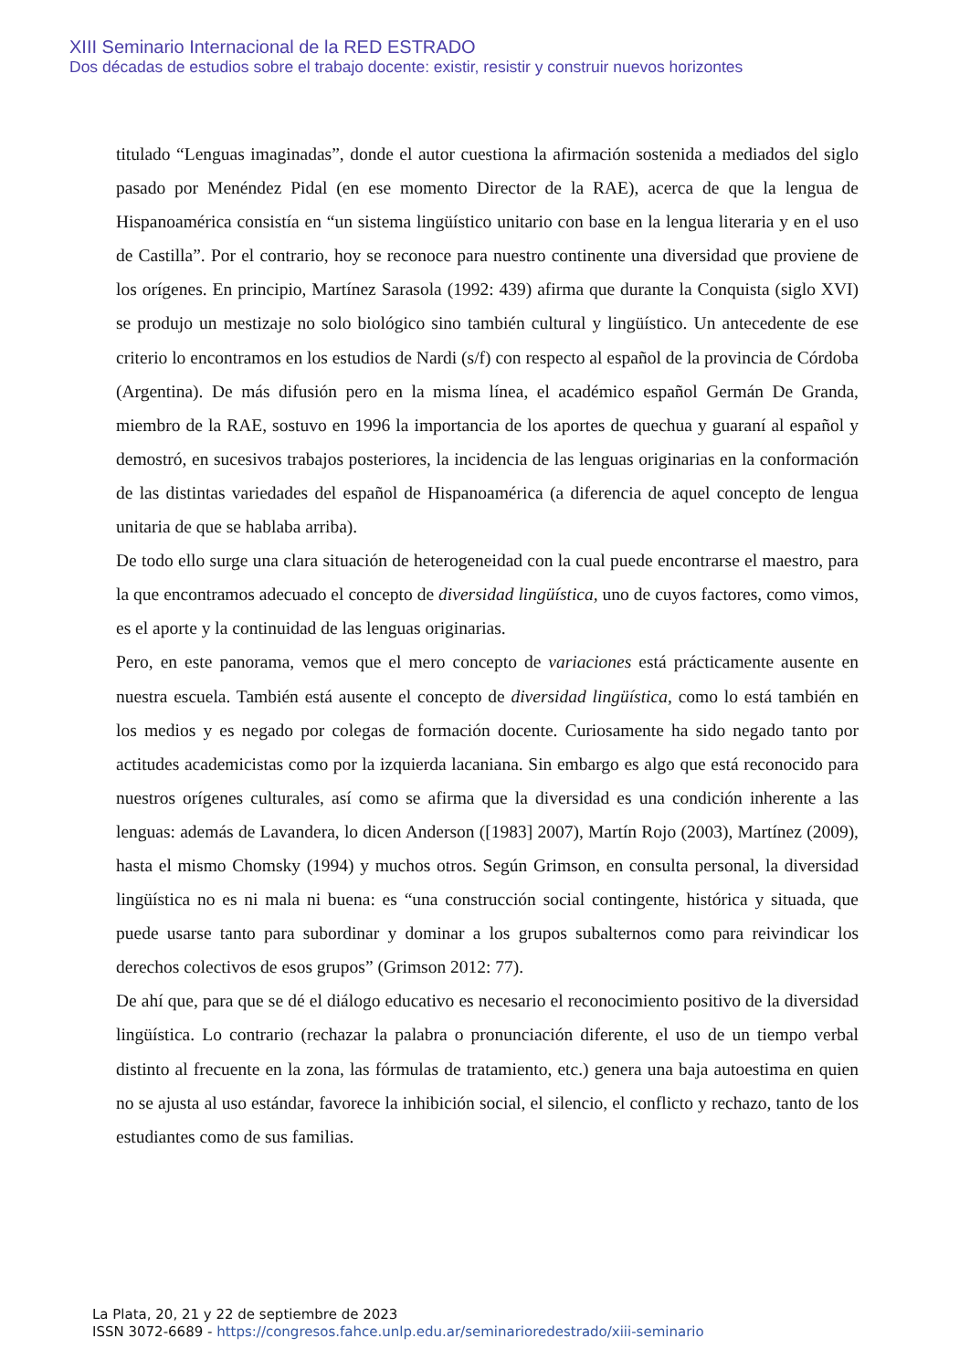XIII Seminario Internacional de la RED ESTRADO
Dos décadas de estudios sobre el trabajo docente: existir, resistir y construir nuevos horizontes
titulado “Lenguas imaginadas”, donde el autor cuestiona la afirmación sostenida a mediados del siglo pasado por Menéndez Pidal (en ese momento Director de la RAE), acerca de que la lengua de Hispanoamérica consistía en “un sistema lingüístico unitario con base en la lengua literaria y en el uso de Castilla”. Por el contrario, hoy se reconoce para nuestro continente una diversidad que proviene de los orígenes. En principio, Martínez Sarasola (1992: 439) afirma que durante la Conquista (siglo XVI) se produjo un mestizaje no solo biológico sino también cultural y lingüístico. Un antecedente de ese criterio lo encontramos en los estudios de Nardi (s/f) con respecto al español de la provincia de Córdoba (Argentina). De más difusión pero en la misma línea, el académico español Germán De Granda, miembro de la RAE, sostuvo en 1996 la importancia de los aportes de quechua y guaraní al español y demostró, en sucesivos trabajos posteriores, la incidencia de las lenguas originarias en la conformación de las distintas variedades del español de Hispanoamérica (a diferencia de aquel concepto de lengua unitaria de que se hablaba arriba).
De todo ello surge una clara situación de heterogeneidad con la cual puede encontrarse el maestro, para la que encontramos adecuado el concepto de diversidad lingüística, uno de cuyos factores, como vimos, es el aporte y la continuidad de las lenguas originarias.
Pero, en este panorama, vemos que el mero concepto de variaciones está prácticamente ausente en nuestra escuela. También está ausente el concepto de diversidad lingüística, como lo está también en los medios y es negado por colegas de formación docente. Curiosamente ha sido negado tanto por actitudes academicistas como por la izquierda lacaniana. Sin embargo es algo que está reconocido para nuestros orígenes culturales, así como se afirma que la diversidad es una condición inherente a las lenguas: además de Lavandera, lo dicen Anderson ([1983] 2007), Martín Rojo (2003), Martínez (2009), hasta el mismo Chomsky (1994) y muchos otros. Según Grimson, en consulta personal, la diversidad lingüística no es ni mala ni buena: es “una construcción social contingente, histórica y situada, que puede usarse tanto para subordinar y dominar a los grupos subalternos como para reivindicar los derechos colectivos de esos grupos” (Grimson 2012: 77).
De ahí que, para que se dé el diálogo educativo es necesario el reconocimiento positivo de la diversidad lingüística. Lo contrario (rechazar la palabra o pronunciación diferente, el uso de un tiempo verbal distinto al frecuente en la zona, las fórmulas de tratamiento, etc.) genera una baja autoestima en quien no se ajusta al uso estándar, favorece la inhibición social, el silencio, el conflicto y rechazo, tanto de los estudiantes como de sus familias.
La Plata, 20, 21 y 22 de septiembre de 2023
ISSN 3072-6689 - https://congresos.fahce.unlp.edu.ar/seminarioredestrado/xiii-seminario